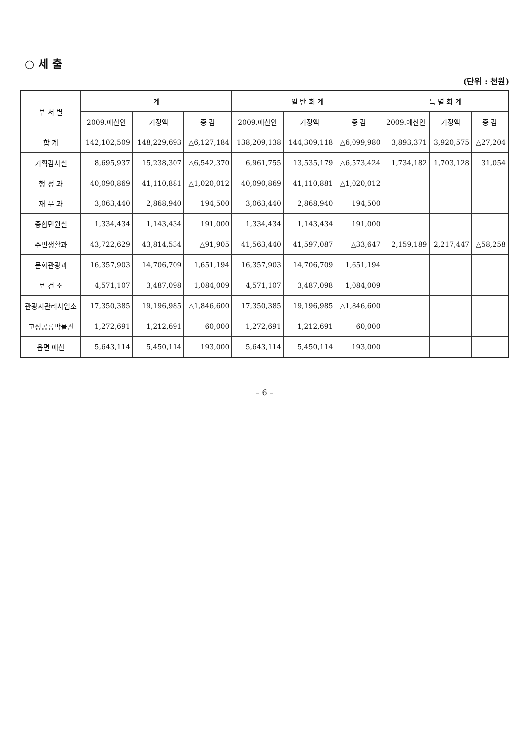○ 세 출
(단위 : 천원)
| 부 서 별 | 계 | | | 일 반 회 계 | | | 특 별 회 계 | | |
| --- | --- | --- | --- | --- | --- | --- | --- | --- | --- |
| | 2009.예산안 | 기정액 | 증 감 | 2009.예산안 | 기정액 | 증 감 | 2009.예산안 | 기정액 | 증 감 |
| 합 계 | 142,102,509 | 148,229,693 | △6,127,184 | 138,209,138 | 144,309,118 | △6,099,980 | 3,893,371 | 3,920,575 | △27,204 |
| 기획감사실 | 8,695,937 | 15,238,307 | △6,542,370 | 6,961,755 | 13,535,179 | △6,573,424 | 1,734,182 | 1,703,128 | 31,054 |
| 행 정 과 | 40,090,869 | 41,110,881 | △1,020,012 | 40,090,869 | 41,110,881 | △1,020,012 | | | |
| 재 무 과 | 3,063,440 | 2,868,940 | 194,500 | 3,063,440 | 2,868,940 | 194,500 | | | |
| 종합민원실 | 1,334,434 | 1,143,434 | 191,000 | 1,334,434 | 1,143,434 | 191,000 | | | |
| 주민생활과 | 43,722,629 | 43,814,534 | △91,905 | 41,563,440 | 41,597,087 | △33,647 | 2,159,189 | 2,217,447 | △58,258 |
| 문화관광과 | 16,357,903 | 14,706,709 | 1,651,194 | 16,357,903 | 14,706,709 | 1,651,194 | | | |
| 보 건 소 | 4,571,107 | 3,487,098 | 1,084,009 | 4,571,107 | 3,487,098 | 1,084,009 | | | |
| 관광지관리사업소 | 17,350,385 | 19,196,985 | △1,846,600 | 17,350,385 | 19,196,985 | △1,846,600 | | | |
| 고성공룡박물관 | 1,272,691 | 1,212,691 | 60,000 | 1,272,691 | 1,212,691 | 60,000 | | | |
| 읍면 예산 | 5,643,114 | 5,450,114 | 193,000 | 5,643,114 | 5,450,114 | 193,000 | | | |
– 6 –